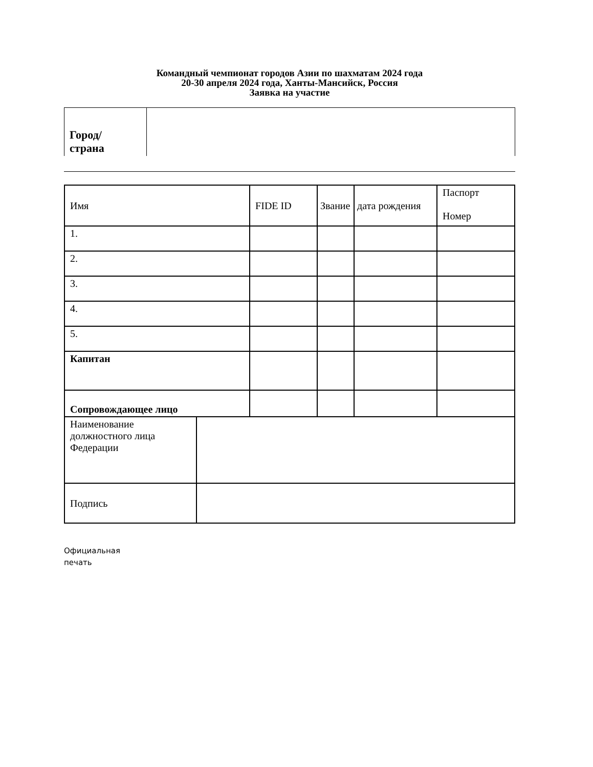Командный чемпионат городов Азии по шахматам 2024 года
20-30 апреля 2024 года, Ханты-Мансийск, Россия
Заявка на участие
| Город/ страна | |
| Имя | | FIDE ID | Звание | дата рождения | Паспорт Номер |
| 1. | | | | | |
| 2. | | | | | |
| 3. | | | | | |
| 4. | | | | | |
| 5. | | | | | |
| Капитан | | | | | |
| Сопровождающее лицо | | | | | |
| Наименование должностного лица Федерации | | | | | |
| Подпись | | | | | |
Официальная
печать